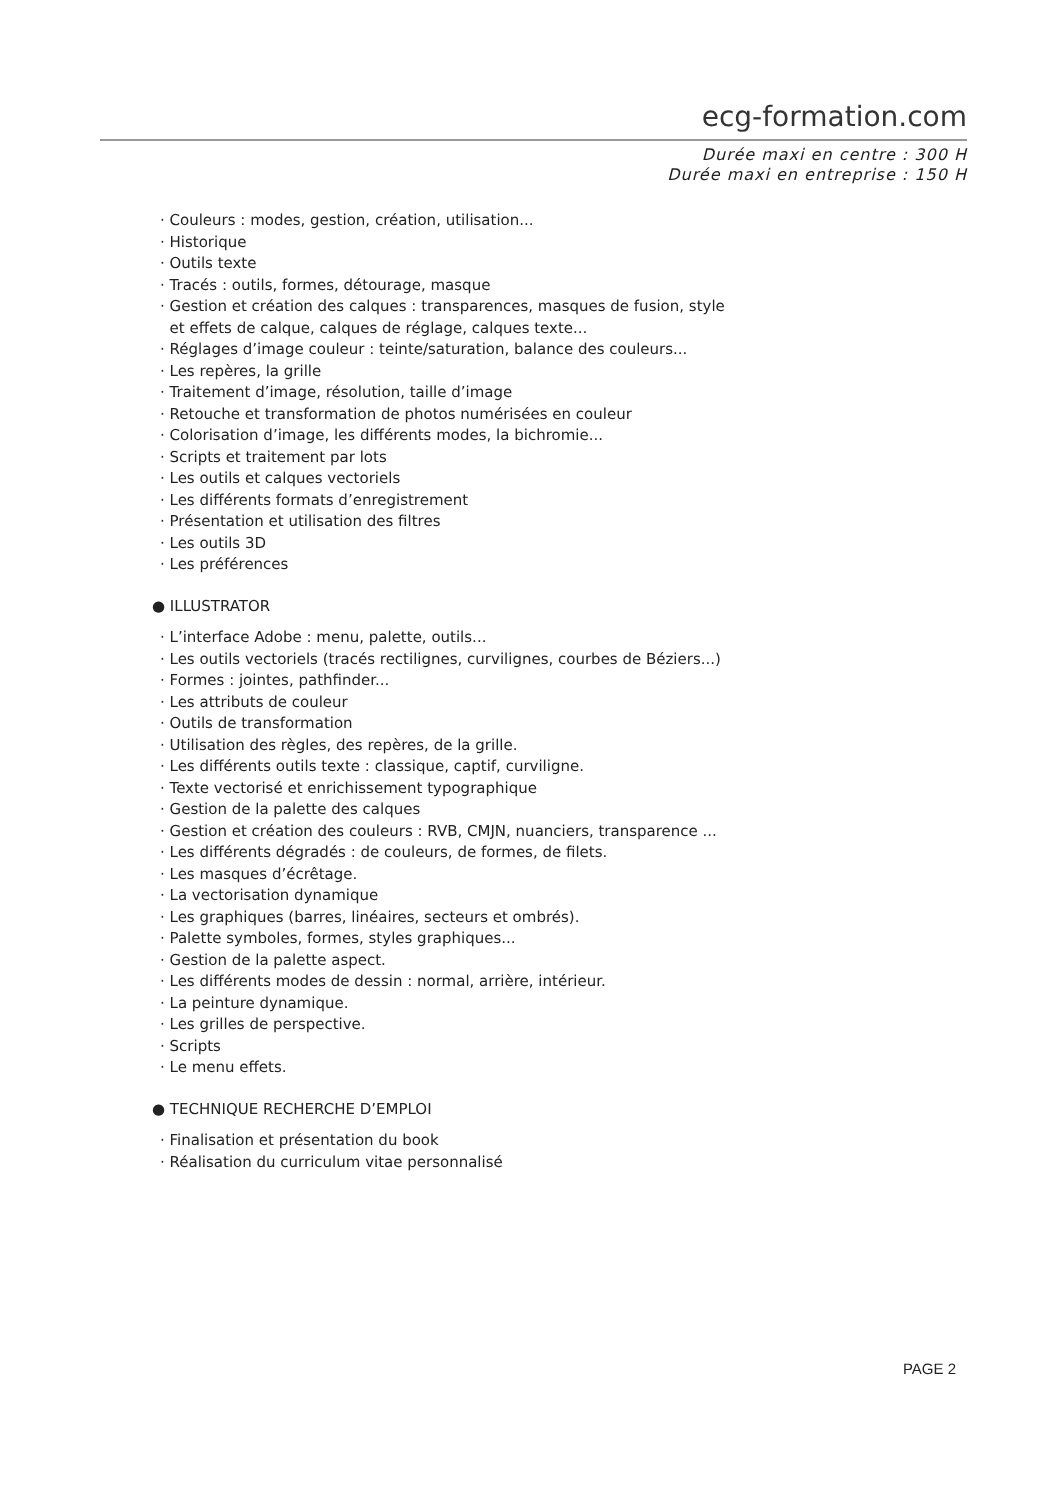ecg-formation.com
Durée maxi en centre : 300 H
Durée maxi en entreprise : 150 H
· Couleurs : modes, gestion, création, utilisation...
· Historique
· Outils texte
· Tracés : outils, formes, détourage, masque
· Gestion et création des calques : transparences, masques de fusion, style
et effets de calque, calques de réglage, calques texte...
· Réglages d’image couleur : teinte/saturation, balance des couleurs...
· Les repères, la grille
· Traitement d’image, résolution, taille d’image
· Retouche et transformation de photos numérisées en couleur
· Colorisation d’image, les différents modes, la bichromie...
· Scripts et traitement par lots
· Les outils et calques vectoriels
· Les différents formats d’enregistrement
· Présentation et utilisation des filtres
· Les outils 3D
· Les préférences
● ILLUSTRATOR
· L’interface Adobe : menu, palette, outils...
· Les outils vectoriels (tracés rectilignes, curvilignes, courbes de Béziers...)
· Formes : jointes, pathfinder...
· Les attributs de couleur
· Outils de transformation
· Utilisation des règles, des repères, de la grille.
· Les différents outils texte : classique, captif, curviligne.
· Texte vectorisé et enrichissement typographique
· Gestion de la palette des calques
· Gestion et création des couleurs : RVB, CMJN, nuanciers, transparence ...
· Les différents dégradés : de couleurs, de formes, de filets.
· Les masques d’écrêtage.
· La vectorisation dynamique
· Les graphiques (barres, linéaires, secteurs et ombrés).
· Palette symboles, formes, styles graphiques...
· Gestion de la palette aspect.
· Les différents modes de dessin : normal, arrière, intérieur.
· La peinture dynamique.
· Les grilles de perspective.
· Scripts
· Le menu effets.
● TECHNIQUE RECHERCHE D’EMPLOI
· Finalisation et présentation du book
· Réalisation du curriculum vitae personnalisé
PAGE 2